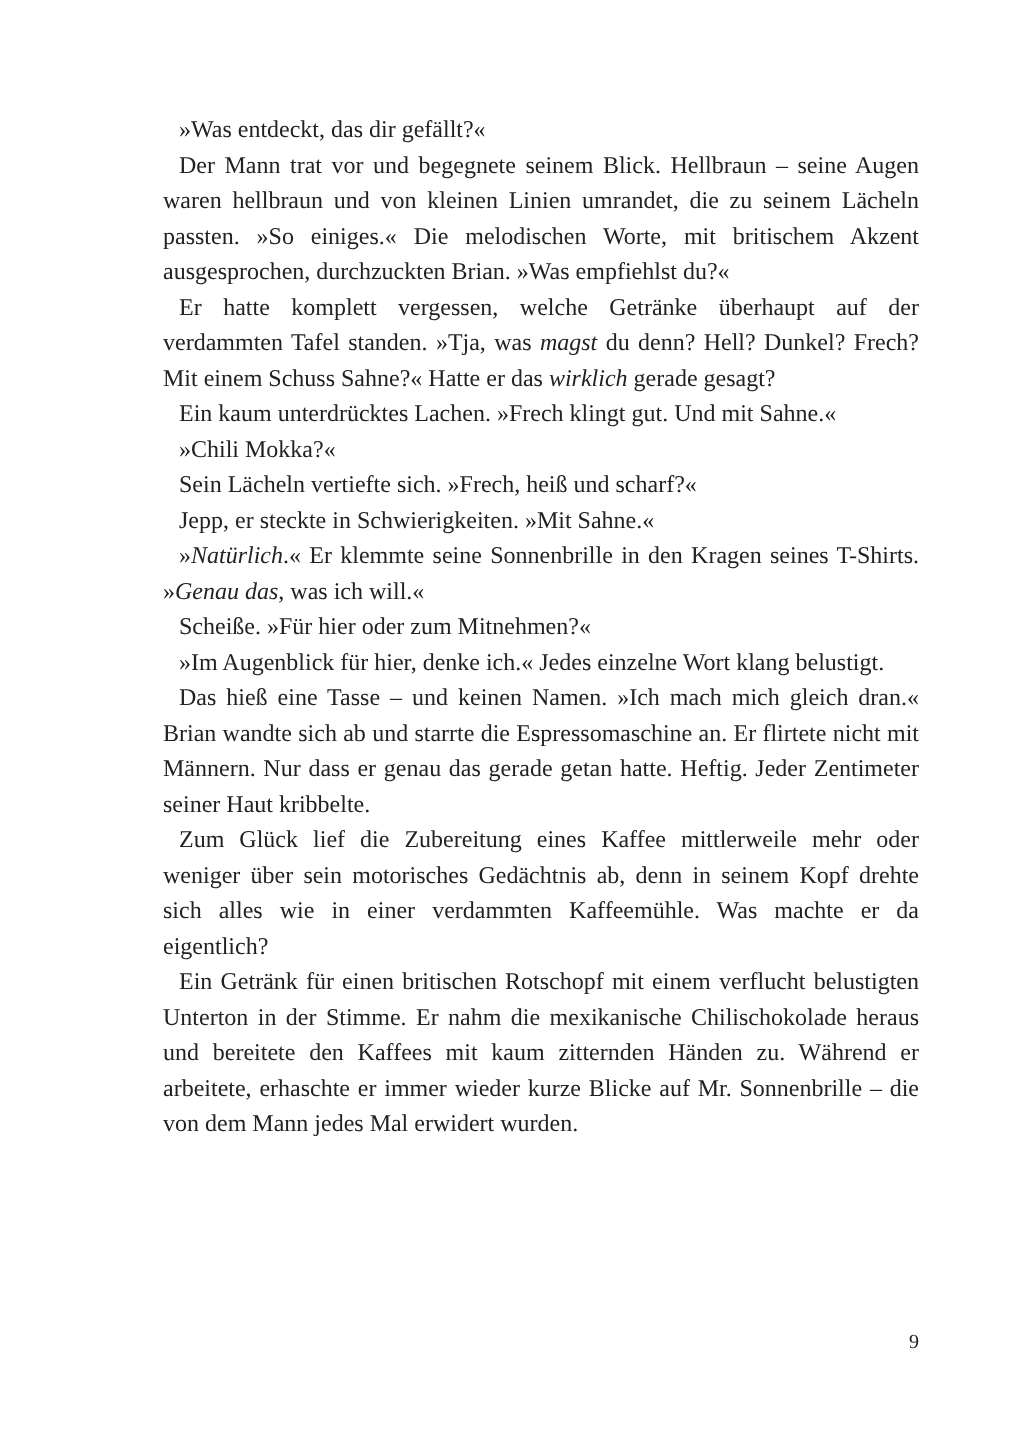»Was entdeckt, das dir gefällt?«
Der Mann trat vor und begegnete seinem Blick. Hellbraun – seine Augen waren hellbraun und von kleinen Linien umrandet, die zu seinem Lächeln passten. »So einiges.« Die melodischen Worte, mit britischem Akzent ausgesprochen, durchzuckten Brian. »Was empfiehlst du?«
Er hatte komplett vergessen, welche Getränke überhaupt auf der verdammten Tafel standen. »Tja, was magst du denn? Hell? Dunkel? Frech? Mit einem Schuss Sahne?« Hatte er das wirklich gerade gesagt?
Ein kaum unterdrücktes Lachen. »Frech klingt gut. Und mit Sahne.«
»Chili Mokka?«
Sein Lächeln vertiefte sich. »Frech, heiß und scharf?«
Jepp, er steckte in Schwierigkeiten. »Mit Sahne.«
»Natürlich.« Er klemmte seine Sonnenbrille in den Kragen seines T-Shirts. »Genau das, was ich will.«
Scheiße. »Für hier oder zum Mitnehmen?«
»Im Augenblick für hier, denke ich.« Jedes einzelne Wort klang belustigt.
Das hieß eine Tasse – und keinen Namen. »Ich mach mich gleich dran.« Brian wandte sich ab und starrte die Espressomaschine an. Er flirtete nicht mit Männern. Nur dass er genau das gerade getan hatte. Heftig. Jeder Zentimeter seiner Haut kribbelte.
Zum Glück lief die Zubereitung eines Kaffee mittlerweile mehr oder weniger über sein motorisches Gedächtnis ab, denn in seinem Kopf drehte sich alles wie in einer verdammten Kaffeemühle. Was machte er da eigentlich?
Ein Getränk für einen britischen Rotschopf mit einem verflucht belustigten Unterton in der Stimme. Er nahm die mexikanische Chilischokolade heraus und bereitete den Kaffees mit kaum zitternden Händen zu. Während er arbeitete, erhaschte er immer wieder kurze Blicke auf Mr. Sonnenbrille – die von dem Mann jedes Mal erwidert wurden.
9